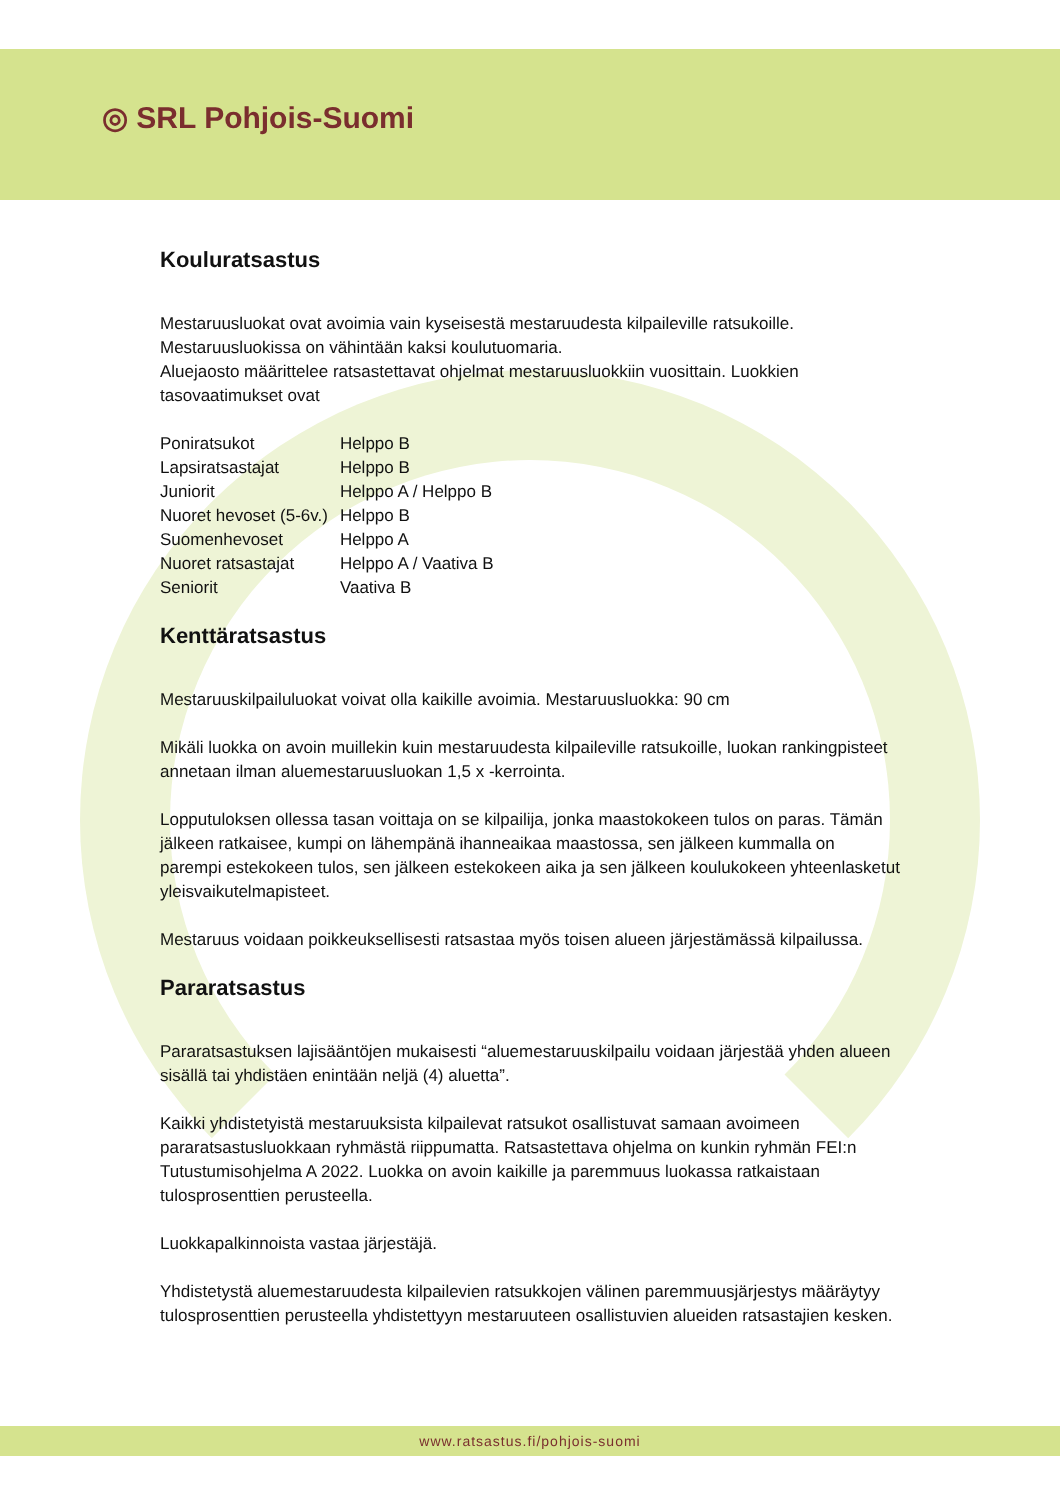◎ SRL Pohjois-Suomi
Kouluratsastus
Mestaruusluokat ovat avoimia vain kyseisestä mestaruudesta kilpaileville ratsukoille. Mestaruusluokissa on vähintään kaksi koulutuomaria.
Aluejaosto määrittelee ratsastettavat ohjelmat mestaruusluokkiin vuosittain. Luokkien tasovaatimukset ovat
| Poniratsukot | Helppo B |
| Lapsiratsastajat | Helppo B |
| Juniorit | Helppo A / Helppo B |
| Nuoret hevoset (5-6v.) | Helppo B |
| Suomenhevoset | Helppo A |
| Nuoret ratsastajat | Helppo A / Vaativa B |
| Seniorit | Vaativa B |
Kenttäratsastus
Mestaruuskilpailuluokat voivat olla kaikille avoimia. Mestaruusluokka: 90 cm
Mikäli luokka on avoin muillekin kuin mestaruudesta kilpaileville ratsukoille, luokan rankingpisteet annetaan ilman aluemestaruusluokan 1,5 x -kerrointa.
Lopputuloksen ollessa tasan voittaja on se kilpailija, jonka maastokokeen tulos on paras. Tämän jälkeen ratkaisee, kumpi on lähempänä ihanneaikaa maastossa, sen jälkeen kummalla on parempi estekokeen tulos, sen jälkeen estekokeen aika ja sen jälkeen koulukokeen yhteenlasketut yleisvaikutelmapisteet.
Mestaruus voidaan poikkeuksellisesti ratsastaa myös toisen alueen järjestämässä kilpailussa.
Pararatsastus
Pararatsastuksen lajisääntöjen mukaisesti “aluemestaruuskilpailu voidaan järjestää yhden alueen sisällä tai yhdistäen enintään neljä (4) aluetta”.
Kaikki yhdistetyistä mestaruuksista kilpailevat ratsukot osallistuvat samaan avoimeen pararatsastusluokkaan ryhmästä riippumatta. Ratsastettava ohjelma on kunkin ryhmän FEI:n Tutustumisohjelma A 2022. Luokka on avoin kaikille ja paremmuus luokassa ratkaistaan tulosprosenttien perusteella.
Luokkapalkinnoista vastaa järjestäjä.
Yhdistetystä aluemestaruudesta kilpailevien ratsukkojen välinen paremmuusjärjestys määräytyy tulosprosenttien perusteella yhdistettyyn mestaruuteen osallistuvien alueiden ratsastajien kesken.
www.ratsastus.fi/pohjois-suomi